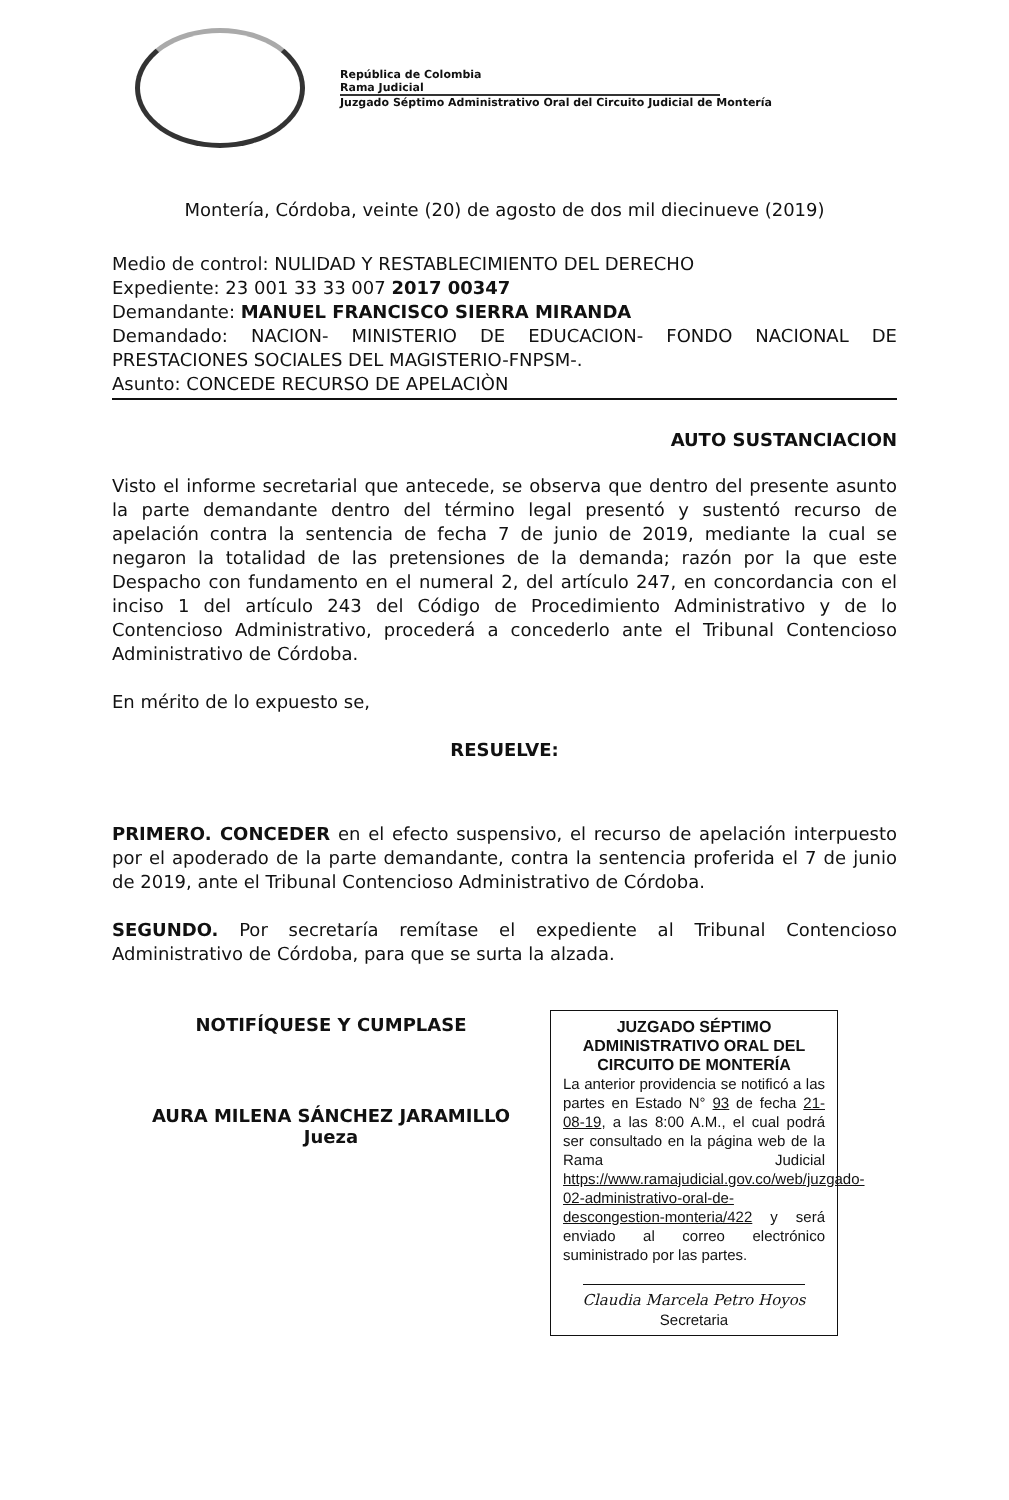República de Colombia
Rama Judicial
Juzgado Séptimo Administrativo Oral del Circuito Judicial de Montería
Montería, Córdoba, veinte (20) de agosto de dos mil diecinueve (2019)
Medio de control: NULIDAD Y RESTABLECIMIENTO DEL DERECHO
Expediente: 23 001 33 33 007 2017 00347
Demandante: MANUEL FRANCISCO SIERRA MIRANDA
Demandado: NACION- MINISTERIO DE EDUCACION- FONDO NACIONAL DE PRESTACIONES SOCIALES DEL MAGISTERIO-FNPSM-.
Asunto: CONCEDE RECURSO DE APELACIÒN
AUTO SUSTANCIACION
Visto el informe secretarial que antecede, se observa que dentro del presente asunto la parte demandante dentro del término legal presentó y sustentó recurso de apelación contra la sentencia de fecha 7 de junio de 2019, mediante la cual se negaron la totalidad de las pretensiones de la demanda; razón por la que este Despacho con fundamento en el numeral 2, del artículo 247, en concordancia con el inciso 1 del artículo 243 del Código de Procedimiento Administrativo y de lo Contencioso Administrativo, procederá a concederlo ante el Tribunal Contencioso Administrativo de Córdoba.
En mérito de lo expuesto se,
RESUELVE:
PRIMERO. CONCEDER en el efecto suspensivo, el recurso de apelación interpuesto por el apoderado de la parte demandante, contra la sentencia proferida el 7 de junio de 2019, ante el Tribunal Contencioso Administrativo de Córdoba.
SEGUNDO. Por secretaría remítase el expediente al Tribunal Contencioso Administrativo de Córdoba, para que se surta la alzada.
NOTIFÍQUESE Y CUMPLASE
AURA MILENA SÁNCHEZ JARAMILLO
Jueza
JUZGADO SÉPTIMO ADMINISTRATIVO ORAL DEL CIRCUITO DE MONTERÍA
La anterior providencia se notificó a las partes en Estado N° 93 de fecha 21-08-19, a las 8:00 A.M., el cual podrá ser consultado en la página web de la Rama Judicial https://www.ramajudicial.gov.co/web/juzgado-02-administrativo-oral-de-descongestion-monteria/422 y será enviado al correo electrónico suministrado por las partes.
Claudia Marcela Petro Hoyos
Secretaria